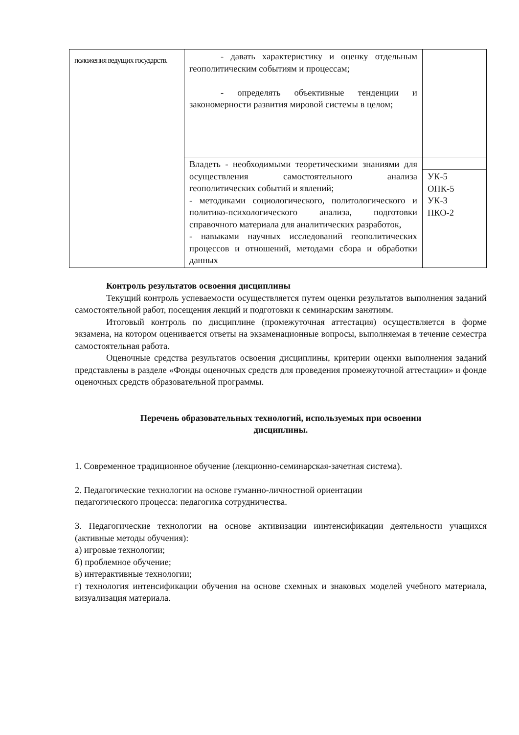| положения ведущих государств. | - давать характеристику и оценку отдельным геополитическим событиям и процессам; - определять объективные тенденции и закономерности развития мировой системы в целом; | |
| | Владеть - необходимыми теоретическими знаниями для осуществления самостоятельного анализа геополитических событий и явлений; - методиками социологического, политологического и политико-психологического анализа, подготовки справочного материала для аналитических разработок, - навыками научных исследований геополитических процессов и отношений, методами сбора и обработки данных | |
| | | УК-5 ОПК-5 УК-3 ПКО-2 |
Контроль результатов освоения дисциплины
Текущий контроль успеваемости осуществляется путем оценки результатов выполнения заданий самостоятельной работ, посещения лекций и подготовки к семинарским занятиям.
Итоговый контроль по дисциплине (промежуточная аттестация) осуществляется в форме экзамена, на котором оценивается ответы на экзаменационные вопросы, выполняемая в течение семестра самостоятельная работа.
Оценочные средства результатов освоения дисциплины, критерии оценки выполнения заданий представлены в разделе «Фонды оценочных средств для проведения промежуточной аттестации» и фонде оценочных средств образовательной программы.
Перечень образовательных технологий, используемых при освоении
дисциплины.
1. Современное традиционное обучение (лекционно-семинарская-зачетная система).
2. Педагогические технологии на основе гуманно-личностной ориентации
педагогического процесса: педагогика сотрудничества.
3. Педагогические технологии на основе активизации иинтенсификации деятельности учащихся (активные методы обучения):
а) игровые технологии;
б) проблемное обучение;
в) интерактивные технологии;
г) технология интенсификации обучения на основе схемных и знаковых моделей учебного материала, визуализация материала.